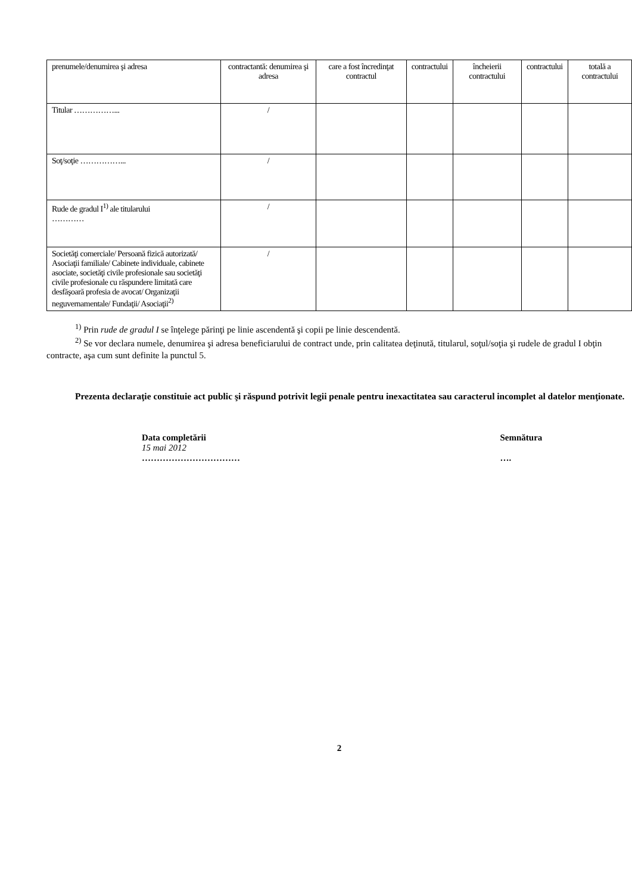| prenumele/denumirea şi adresa | contractantă: denumirea şi adresa | care a fost încredinţat contractul | contractului | încheierii contractului | contractului | totală a contractului |
| Titular ……………... | / | | | | | |
| Soţ/soţie ……………... | / | | | | | |
| Rude de gradul I<sup>1)</sup> ale titularului ………… | / | | | | | |
| Societăţi comerciale/ Persoană fizică autorizată/ Asociaţii familiale/ Cabinete individuale, cabinete asociate, societăţi civile profesionale sau societăţi civile profesionale cu răspundere limitată care desfăşoară profesia de avocat/ Organizaţii neguvernamentale/ Fundaţii/ Asociaţii<sup>2)</sup> | / | | | | | |
<sup>1)</sup> Prin rude de gradul I se înţelege părinţi pe linie ascendentă şi copii pe linie descendentă.
<sup>2)</sup> Se vor declara numele, denumirea şi adresa beneficiarului de contract unde, prin calitatea deţinută, titularul, soţul/soţia şi rudele de gradul I obţin contracte, aşa cum sunt definite la punctul 5.
Prezenta declaraţie constituie act public şi răspund potrivit legii penale pentru inexactitatea sau caracterul incomplet al datelor menţionate.
Data completării
15 mai 2012
……………………………
Semnătura
….
2